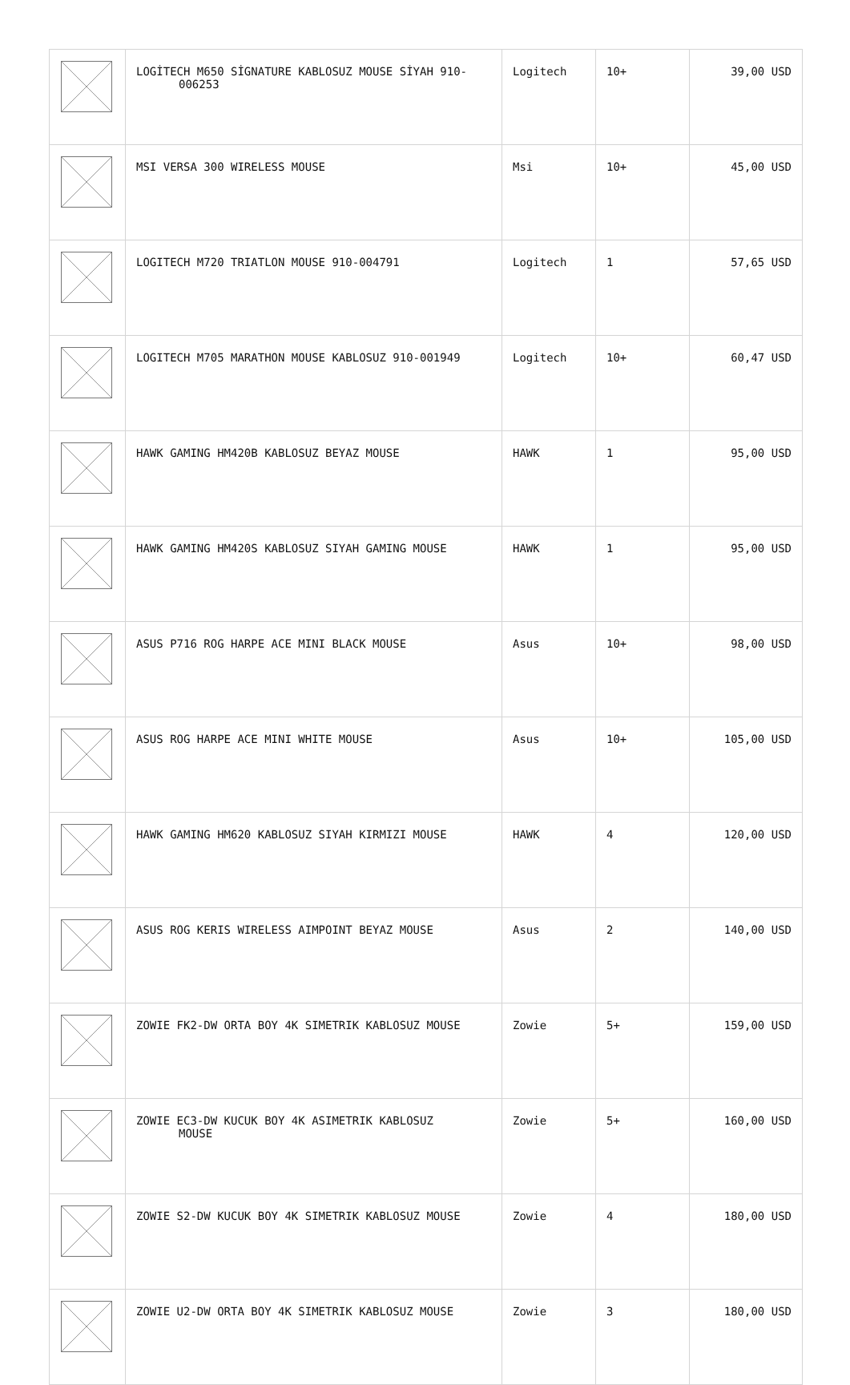| | LOGİTECH M650 SİGNATURE KABLOSUZ MOUSE SİYAH 910- 006253 | Logitech | 10+ | 39,00 USD |
| | MSI VERSA 300 WIRELESS MOUSE | Msi | 10+ | 45,00 USD |
| | LOGITECH M720 TRIATLON MOUSE 910-004791 | Logitech | 1 | 57,65 USD |
| | LOGITECH M705 MARATHON MOUSE KABLOSUZ 910-001949 | Logitech | 10+ | 60,47 USD |
| | HAWK GAMING HM420B KABLOSUZ BEYAZ MOUSE | HAWK | 1 | 95,00 USD |
| | HAWK GAMING HM420S KABLOSUZ SIYAH GAMING MOUSE | HAWK | 1 | 95,00 USD |
| | ASUS P716 ROG HARPE ACE MINI BLACK MOUSE | Asus | 10+ | 98,00 USD |
| | ASUS ROG HARPE ACE MINI WHITE MOUSE | Asus | 10+ | 105,00 USD |
| | HAWK GAMING HM620 KABLOSUZ SIYAH KIRMIZI MOUSE | HAWK | 4 | 120,00 USD |
| | ASUS ROG KERIS WIRELESS AIMPOINT BEYAZ MOUSE | Asus | 2 | 140,00 USD |
| | ZOWIE FK2-DW ORTA BOY 4K SIMETRIK KABLOSUZ MOUSE | Zowie | 5+ | 159,00 USD |
| | ZOWIE EC3-DW KUCUK BOY 4K ASIMETRIK KABLOSUZ MOUSE | Zowie | 5+ | 160,00 USD |
| | ZOWIE S2-DW KUCUK BOY 4K SIMETRIK KABLOSUZ MOUSE | Zowie | 4 | 180,00 USD |
| | ZOWIE U2-DW ORTA BOY 4K SIMETRIK KABLOSUZ MOUSE | Zowie | 3 | 180,00 USD |